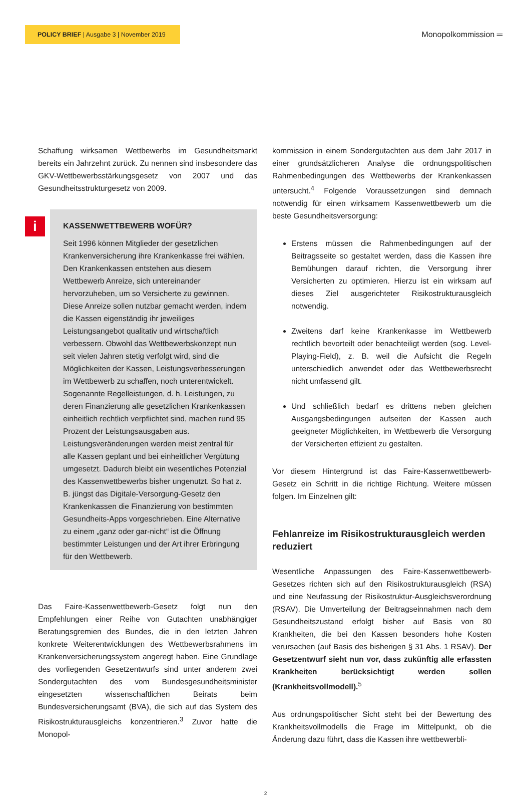POLICY BRIEF | Ausgabe 3 | November 2019
Monopolkommission ═
Schaffung wirksamen Wettbewerbs im Gesundheitsmarkt bereits ein Jahrzehnt zurück. Zu nennen sind insbesondere das GKV-Wettbewerbsstärkungsgesetz von 2007 und das Gesundheitsstrukturgesetz von 2009.
i
KASSENWETTBEWERB WOFÜR?
Seit 1996 können Mitglieder der gesetzlichen Krankenversicherung ihre Krankenkasse frei wählen. Den Krankenkassen entstehen aus diesem Wettbewerb Anreize, sich untereinander hervorzuheben, um so Versicherte zu gewinnen. Diese Anreize sollen nutzbar gemacht werden, indem die Kassen eigenständig ihr jeweiliges Leistungsangebot qualitativ und wirtschaftlich verbessern. Obwohl das Wettbewerbskonzept nun seit vielen Jahren stetig verfolgt wird, sind die Möglichkeiten der Kassen, Leistungsverbesserungen im Wettbewerb zu schaffen, noch unterentwickelt. Sogenannte Regelleistungen, d. h. Leistungen, zu deren Finanzierung alle gesetzlichen Krankenkassen einheitlich rechtlich verpflichtet sind, machen rund 95 Prozent der Leistungsausgaben aus. Leistungsveränderungen werden meist zentral für alle Kassen geplant und bei einheitlicher Vergütung umgesetzt. Dadurch bleibt ein wesentliches Potenzial des Kassenwettbewerbs bisher ungenutzt. So hat z. B. jüngst das Digitale-Versorgung-Gesetz den Krankenkassen die Finanzierung von bestimmten Gesundheits-Apps vorgeschrieben. Eine Alternative zu einem „ganz oder gar-nicht“ ist die Öffnung bestimmter Leistungen und der Art ihrer Erbringung für den Wettbewerb.
Das Faire-Kassenwettbewerb-Gesetz folgt nun den Empfehlungen einer Reihe von Gutachten unabhängiger Beratungsgremien des Bundes, die in den letzten Jahren konkrete Weiterentwicklungen des Wettbewerbsrahmens im Krankenversicherungssystem angeregt haben. Eine Grundlage des vorliegenden Gesetzentwurfs sind unter anderem zwei Sondergutachten des vom Bundesgesundheitsminister eingesetzten wissenschaftlichen Beirats beim Bundesversicherungsamt (BVA), die sich auf das System des Risikostrukturausgleichs konzentrieren.<sup>3</sup> Zuvor hatte die Monopol-
kommission in einem Sondergutachten aus dem Jahr 2017 in einer grundsätzlicheren Analyse die ordnungspolitischen Rahmenbedingungen des Wettbewerbs der Krankenkassen untersucht.<sup>4</sup> Folgende Voraussetzungen sind demnach notwendig für einen wirksamem Kassenwettbewerb um die beste Gesundheitsversorgung:
Erstens müssen die Rahmenbedingungen auf der Beitragsseite so gestaltet werden, dass die Kassen ihre Bemühungen darauf richten, die Versorgung ihrer Versicherten zu optimieren. Hierzu ist ein wirksam auf dieses Ziel ausgerichteter Risikostrukturausgleich notwendig.
Zweitens darf keine Krankenkasse im Wettbewerb rechtlich bevorteilt oder benachteiligt werden (sog. Level-Playing-Field), z. B. weil die Aufsicht die Regeln unterschiedlich anwendet oder das Wettbewerbsrecht nicht umfassend gilt.
Und schließlich bedarf es drittens neben gleichen Ausgangsbedingungen aufseiten der Kassen auch geeigneter Möglichkeiten, im Wettbewerb die Versorgung der Versicherten effizient zu gestalten.
Vor diesem Hintergrund ist das Faire-Kassenwettbewerb-Gesetz ein Schritt in die richtige Richtung. Weitere müssen folgen. Im Einzelnen gilt:
Fehlanreize im Risikostrukturausgleich werden reduziert
Wesentliche Anpassungen des Faire-Kassenwettbewerb-Gesetzes richten sich auf den Risikostrukturausgleich (RSA) und eine Neufassung der Risikostruktur-Ausgleichsverordnung (RSAV). Die Umverteilung der Beitragseinnahmen nach dem Gesundheitszustand erfolgt bisher auf Basis von 80 Krankheiten, die bei den Kassen besonders hohe Kosten verursachen (auf Basis des bisherigen § 31 Abs. 1 RSAV). Der Gesetzentwurf sieht nun vor, dass zukünftig alle erfassten Krankheiten berücksichtigt werden sollen (Krankheitsvollmodell).<sup>5</sup>
Aus ordnungspolitischer Sicht steht bei der Bewertung des Krankheitsvollmodells die Frage im Mittelpunkt, ob die Änderung dazu führt, dass die Kassen ihre wettbewerbli-
2